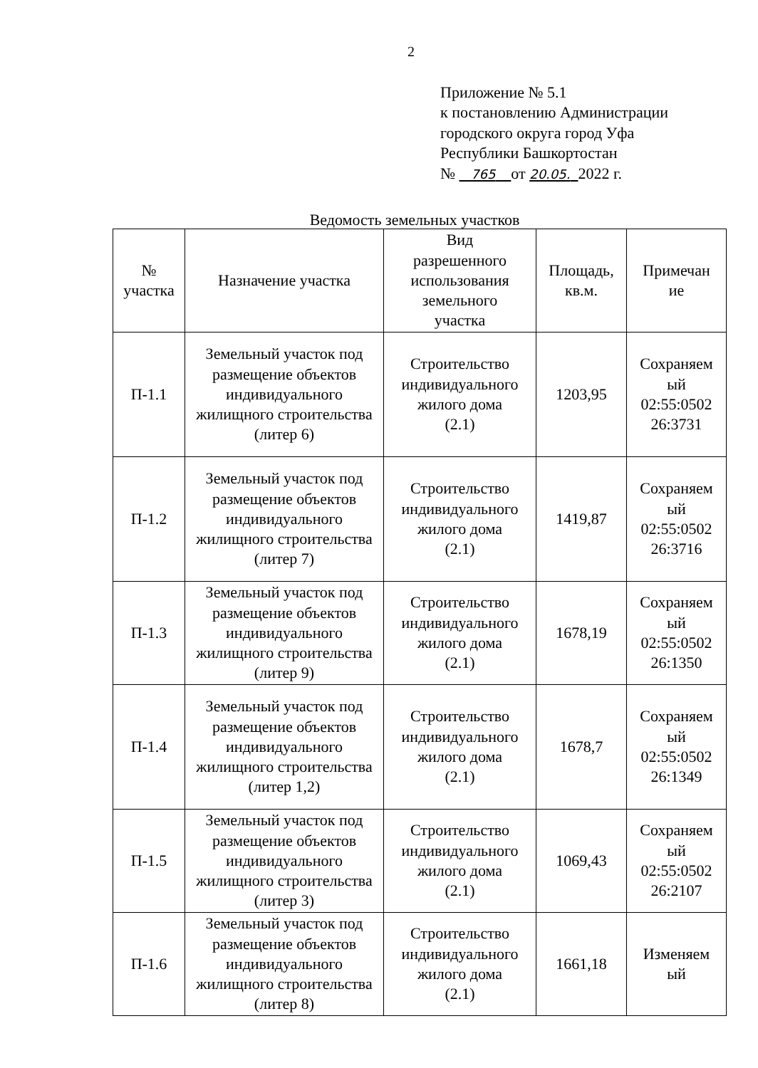2
Приложение № 5.1
к постановлению Администрации
городского округа город Уфа
Республики Башкортостан
№ 765 от 20.05. 2022 г.
Ведомость земельных участков
| № участка | Назначение участка | Вид разрешенного использования земельного участка | Площадь, кв.м. | Примечан ие |
| П-1.1 | Земельный участок под размещение объектов индивидуального жилищного строительства (литер 6) | Строительство индивидуального жилого дома (2.1) | 1203,95 | Сохраняем ый 02:55:0502 26:3731 |
| П-1.2 | Земельный участок под размещение объектов индивидуального жилищного строительства (литер 7) | Строительство индивидуального жилого дома (2.1) | 1419,87 | Сохраняем ый 02:55:0502 26:3716 |
| П-1.3 | Земельный участок под размещение объектов индивидуального жилищного строительства (литер 9) | Строительство индивидуального жилого дома (2.1) | 1678,19 | Сохраняем ый 02:55:0502 26:1350 |
| П-1.4 | Земельный участок под размещение объектов индивидуального жилищного строительства (литер 1,2) | Строительство индивидуального жилого дома (2.1) | 1678,7 | Сохраняем ый 02:55:0502 26:1349 |
| П-1.5 | Земельный участок под размещение объектов индивидуального жилищного строительства (литер 3) | Строительство индивидуального жилого дома (2.1) | 1069,43 | Сохраняем ый 02:55:0502 26:2107 |
| П-1.6 | Земельный участок под размещение объектов индивидуального жилищного строительства (литер 8) | Строительство индивидуального жилого дома (2.1) | 1661,18 | Изменяем ый |